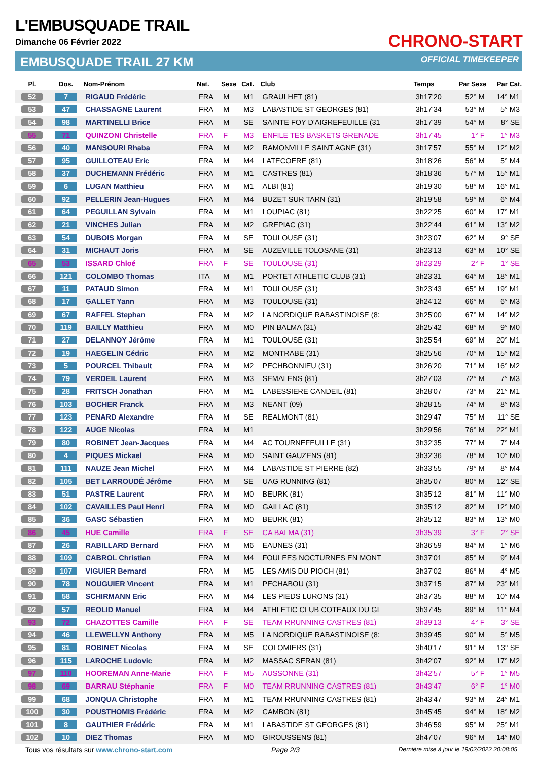L'EMBUSQUADE TRAIL
Dimanche 06 Février 2022
EMBUSQUADE TRAIL 27 KM
CHRONO-START
OFFICIAL TIMEKEEPER
| Pl. | Dos. | Nom-Prénom | Nat. | Sexe | Cat. | Club | Temps | Par Sexe | Par Cat. |
| --- | --- | --- | --- | --- | --- | --- | --- | --- | --- |
| 52 | 7 | RIGAUD Frédéric | FRA | M | M1 | GRAULHET (81) | 3h17'20 | 52° M | 14° M1 |
| 53 | 47 | CHASSAGNE Laurent | FRA | M | M3 | LABASTIDE ST GEORGES (81) | 3h17'34 | 53° M | 5° M3 |
| 54 | 98 | MARTINELLI Brice | FRA | M | SE | SAINTE FOY D'AIGREFEUILLE (31 | 3h17'39 | 54° M | 8° SE |
| 55 | 71 | QUINZONI Christelle | FRA | F | M3 | ENFILE TES BASKETS GRENADE | 3h17'45 | 1° F | 1° M3 |
| 56 | 40 | MANSOURI Rhaba | FRA | M | M2 | RAMONVILLE SAINT AGNE (31) | 3h17'57 | 55° M | 12° M2 |
| 57 | 95 | GUILLOTEAU Eric | FRA | M | M4 | LATECOERE (81) | 3h18'26 | 56° M | 5° M4 |
| 58 | 37 | DUCHEMANN Frédéric | FRA | M | M1 | CASTRES (81) | 3h18'36 | 57° M | 15° M1 |
| 59 | 6 | LUGAN Matthieu | FRA | M | M1 | ALBI (81) | 3h19'30 | 58° M | 16° M1 |
| 60 | 92 | PELLERIN Jean-Hugues | FRA | M | M4 | BUZET SUR TARN (31) | 3h19'58 | 59° M | 6° M4 |
| 61 | 64 | PEGUILLAN Sylvain | FRA | M | M1 | LOUPIAC (81) | 3h22'25 | 60° M | 17° M1 |
| 62 | 21 | VINCHES Julian | FRA | M | M2 | GREPIAC (31) | 3h22'44 | 61° M | 13° M2 |
| 63 | 54 | DUBOIS Morgan | FRA | M | SE | TOULOUSE (31) | 3h23'07 | 62° M | 9° SE |
| 64 | 31 | MICHAUT Joris | FRA | M | SE | AUZEVILLE TOLOSANE (31) | 3h23'13 | 63° M | 10° SE |
| 65 | 53 | ISSARD Chloé | FRA | F | SE | TOULOUSE (31) | 3h23'29 | 2° F | 1° SE |
| 66 | 121 | COLOMBO Thomas | ITA | M | M1 | PORTET ATHLETIC CLUB (31) | 3h23'31 | 64° M | 18° M1 |
| 67 | 11 | PATAUD Simon | FRA | M | M1 | TOULOUSE (31) | 3h23'43 | 65° M | 19° M1 |
| 68 | 17 | GALLET Yann | FRA | M | M3 | TOULOUSE (31) | 3h24'12 | 66° M | 6° M3 |
| 69 | 67 | RAFFEL Stephan | FRA | M | M2 | LA NORDIQUE RABASTINOISE (8: | 3h25'00 | 67° M | 14° M2 |
| 70 | 119 | BAILLY Matthieu | FRA | M | M0 | PIN BALMA (31) | 3h25'42 | 68° M | 9° M0 |
| 71 | 27 | DELANNOY Jérôme | FRA | M | M1 | TOULOUSE (31) | 3h25'54 | 69° M | 20° M1 |
| 72 | 19 | HAEGELIN Cédric | FRA | M | M2 | MONTRABE (31) | 3h25'56 | 70° M | 15° M2 |
| 73 | 5 | POURCEL Thibault | FRA | M | M2 | PECHBONNIEU (31) | 3h26'20 | 71° M | 16° M2 |
| 74 | 79 | VERDEIL Laurent | FRA | M | M3 | SEMALENS (81) | 3h27'03 | 72° M | 7° M3 |
| 75 | 28 | FRITSCH Jonathan | FRA | M | M1 | LABESSIERE CANDEIL (81) | 3h28'07 | 73° M | 21° M1 |
| 76 | 103 | BOCHER Franck | FRA | M | M3 | NEANT (09) | 3h28'15 | 74° M | 8° M3 |
| 77 | 123 | PENARD Alexandre | FRA | M | SE | REALMONT (81) | 3h29'47 | 75° M | 11° SE |
| 78 | 122 | AUGE Nicolas | FRA | M | M1 | | 3h29'56 | 76° M | 22° M1 |
| 79 | 80 | ROBINET Jean-Jacques | FRA | M | M4 | AC TOURNEFEUILLE (31) | 3h32'35 | 77° M | 7° M4 |
| 80 | 4 | PIQUES Mickael | FRA | M | M0 | SAINT GAUZENS (81) | 3h32'36 | 78° M | 10° M0 |
| 81 | 111 | NAUZE Jean Michel | FRA | M | M4 | LABASTIDE ST PIERRE (82) | 3h33'55 | 79° M | 8° M4 |
| 82 | 105 | BET LARROUDÉ Jérôme | FRA | M | SE | UAG RUNNING (81) | 3h35'07 | 80° M | 12° SE |
| 83 | 51 | PASTRE Laurent | FRA | M | M0 | BEURK (81) | 3h35'12 | 81° M | 11° M0 |
| 84 | 102 | CAVAILLES Paul Henri | FRA | M | M0 | GAILLAC (81) | 3h35'12 | 82° M | 12° M0 |
| 85 | 36 | GASC Sébastien | FRA | M | M0 | BEURK (81) | 3h35'12 | 83° M | 13° M0 |
| 86 | 45 | HUE Camille | FRA | F | SE | CA BALMA (31) | 3h35'39 | 3° F | 2° SE |
| 87 | 26 | RABILLARD Bernard | FRA | M | M6 | EAUNES (31) | 3h36'59 | 84° M | 1° M6 |
| 88 | 109 | CABROL Christian | FRA | M | M4 | FOULEES NOCTURNES EN MONT | 3h37'01 | 85° M | 9° M4 |
| 89 | 107 | VIGUIER Bernard | FRA | M | M5 | LES AMIS DU PIOCH (81) | 3h37'02 | 86° M | 4° M5 |
| 90 | 78 | NOUGUIER Vincent | FRA | M | M1 | PECHABOU (31) | 3h37'15 | 87° M | 23° M1 |
| 91 | 58 | SCHIRMANN Eric | FRA | M | M4 | LES PIEDS LURONS (31) | 3h37'35 | 88° M | 10° M4 |
| 92 | 57 | REOLID Manuel | FRA | M | M4 | ATHLETIC CLUB COTEAUX DU GI | 3h37'45 | 89° M | 11° M4 |
| 93 | 72 | CHAZOTTES Camille | FRA | F | SE | TEAM RRUNNING CASTRES (81) | 3h39'13 | 4° F | 3° SE |
| 94 | 46 | LLEWELLYN Anthony | FRA | M | M5 | LA NORDIQUE RABASTINOISE (8: | 3h39'45 | 90° M | 5° M5 |
| 95 | 81 | ROBINET Nicolas | FRA | M | SE | COLOMIERS (31) | 3h40'17 | 91° M | 13° SE |
| 96 | 115 | LAROCHE Ludovic | FRA | M | M2 | MASSAC SERAN (81) | 3h42'07 | 92° M | 17° M2 |
| 97 | 110 | HOOREMAN Anne-Marie | FRA | F | M5 | AUSSONNE (31) | 3h42'57 | 5° F | 1° M5 |
| 98 | 69 | BARRAU Stéphanie | FRA | F | M0 | TEAM RRUNNING CASTRES (81) | 3h43'47 | 6° F | 1° M0 |
| 99 | 68 | JONQUA Christophe | FRA | M | M1 | TEAM RRUNNING CASTRES (81) | 3h43'47 | 93° M | 24° M1 |
| 100 | 30 | POUSTHOMIS Frédéric | FRA | M | M2 | CAMBON (81) | 3h45'45 | 94° M | 18° M2 |
| 101 | 8 | GAUTHIER Frédéric | FRA | M | M1 | LABASTIDE ST GEORGES (81) | 3h46'59 | 95° M | 25° M1 |
| 102 | 10 | DIEZ Thomas | FRA | M | M0 | GIROUSSENS (81) | 3h47'07 | 96° M | 14° M0 |
Tous vos résultats sur www.chrono-start.com Page 2/3 Dernière mise à jour le 19/02/2022 20:08:05